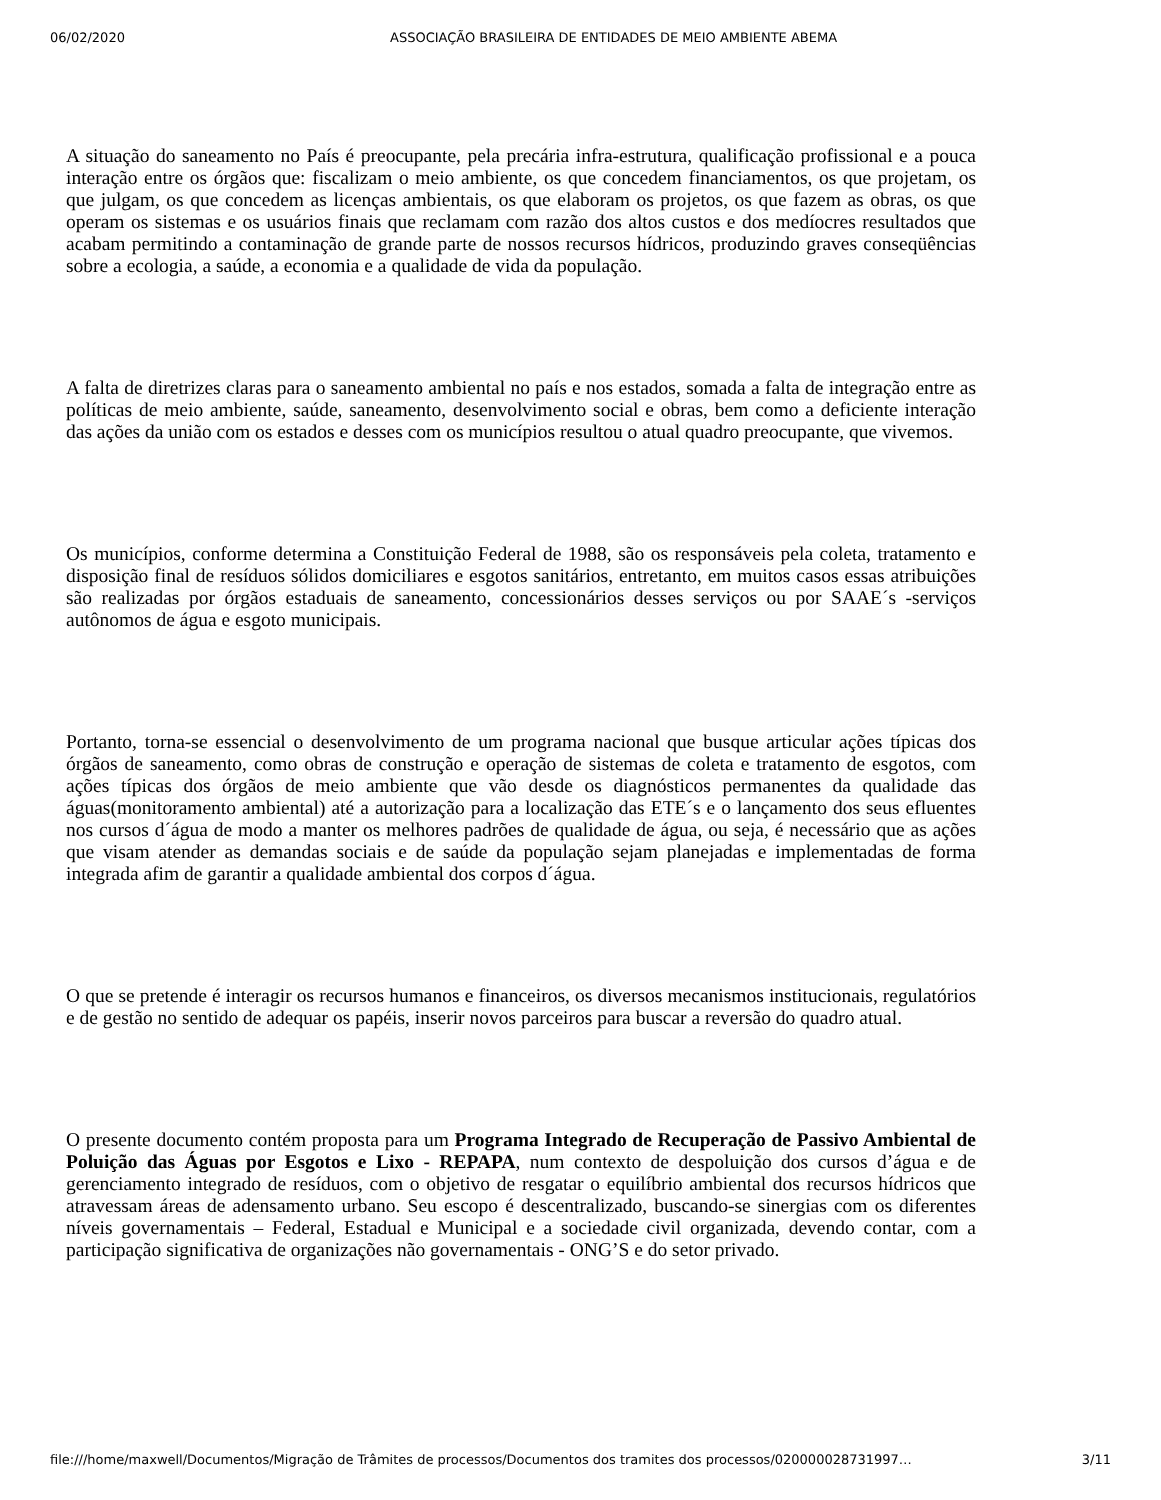06/02/2020 ASSOCIAÇÃO BRASILEIRA DE ENTIDADES DE MEIO AMBIENTE ABEMA
A situação do saneamento no País é preocupante, pela precária infra-estrutura, qualificação profissional e a pouca interação entre os órgãos que: fiscalizam o meio ambiente, os que concedem financiamentos, os que projetam, os que julgam, os que concedem as licenças ambientais, os que elaboram os projetos, os que fazem as obras, os que operam os sistemas e os usuários finais que reclamam com razão dos altos custos e dos medíocres resultados que acabam permitindo a contaminação de grande parte de nossos recursos hídricos, produzindo graves conseqüências sobre a ecologia, a saúde, a economia e a qualidade de vida da população.
A falta de diretrizes claras para o saneamento ambiental no país e nos estados, somada a falta de integração entre as políticas de meio ambiente, saúde, saneamento, desenvolvimento social e obras, bem como a deficiente interação das ações da união com os estados e desses com os municípios resultou o atual quadro preocupante, que vivemos.
Os municípios, conforme determina a Constituição Federal de 1988, são os responsáveis pela coleta, tratamento e disposição final de resíduos sólidos domiciliares e esgotos sanitários, entretanto, em muitos casos essas atribuições são realizadas por órgãos estaduais de saneamento, concessionários desses serviços ou por SAAE´s -serviços autônomos de água e esgoto municipais.
Portanto, torna-se essencial o desenvolvimento de um programa nacional que busque articular ações típicas dos órgãos de saneamento, como obras de construção e operação de sistemas de coleta e tratamento de esgotos, com ações típicas dos órgãos de meio ambiente que vão desde os diagnósticos permanentes da qualidade das águas(monitoramento ambiental) até a autorização para a localização das ETE´s e o lançamento dos seus efluentes nos cursos d´água de modo a manter os melhores padrões de qualidade de água, ou seja, é necessário que as ações que visam atender as demandas sociais e de saúde da população sejam planejadas e implementadas de forma integrada afim de garantir a qualidade ambiental dos corpos d´água.
O que se pretende é interagir os recursos humanos e financeiros, os diversos mecanismos institucionais, regulatórios e de gestão no sentido de adequar os papéis, inserir novos parceiros para buscar a reversão do quadro atual.
O presente documento contém proposta para um Programa Integrado de Recuperação de Passivo Ambiental de Poluição das Águas por Esgotos e Lixo - REPAPA, num contexto de despoluição dos cursos d’água e de gerenciamento integrado de resíduos, com o objetivo de resgatar o equilíbrio ambiental dos recursos hídricos que atravessam áreas de adensamento urbano. Seu escopo é descentralizado, buscando-se sinergias com os diferentes níveis governamentais – Federal, Estadual e Municipal e a sociedade civil organizada, devendo contar, com a participação significativa de organizações não governamentais - ONG’S e do setor privado.
file:///home/maxwell/Documentos/Migração de Trâmites de processos/Documentos dos tramites dos processos/020000028731997… 3/11